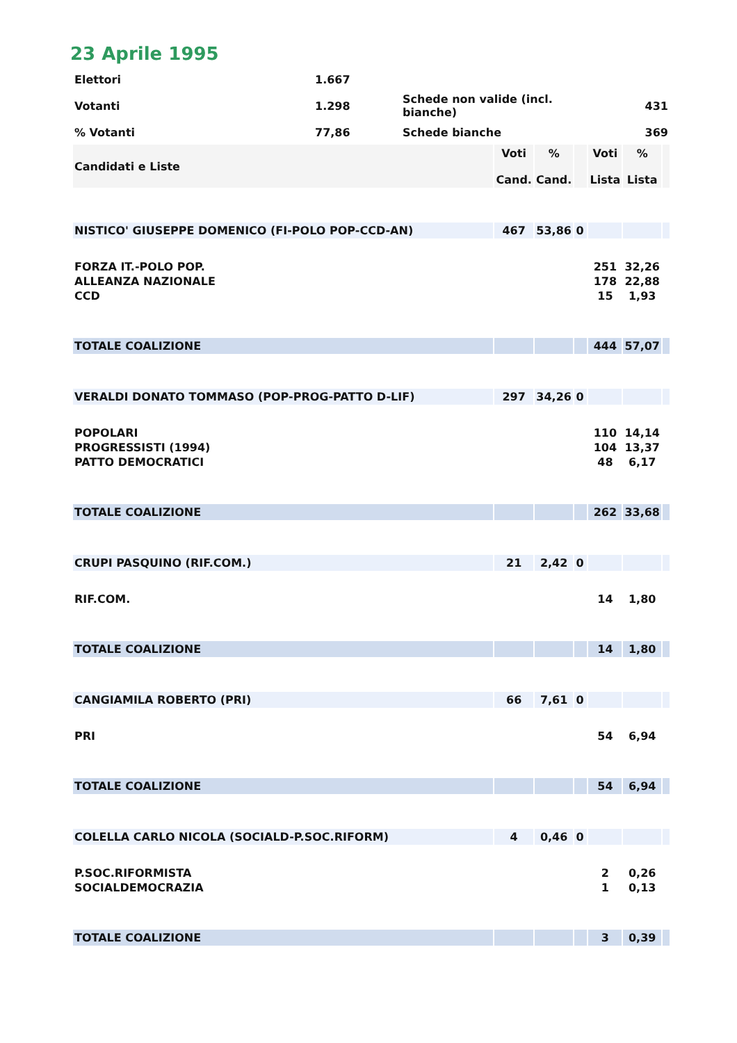23 Aprile 1995
| Elettori | 1.667 | | |
| Votanti | 1.298 | Schede non valide (incl. bianche) | 431 |
| % Votanti | 77,86 | Schede bianche | 369 |
| Candidati e Liste | Voti Cand. | % Cand. | | Voti Lista | % Lista | |
| NISTICO' GIUSEPPE DOMENICO (FI-POLO POP-CCD-AN) | 467 | 53,86 | 0 | | | |
| FORZA IT.-POLO POP. | | | | 251 | 32,26 | |
| ALLEANZA NAZIONALE | | | | 178 | 22,88 | |
| CCD | | | | 15 | 1,93 | |
| TOTALE COALIZIONE | | | | 444 | 57,07 | |
| VERALDI DONATO TOMMASO (POP-PROG-PATTO D-LIF) | 297 | 34,26 | 0 | | | |
| POPOLARI | | | | 110 | 14,14 | |
| PROGRESSISTI (1994) | | | | 104 | 13,37 | |
| PATTO DEMOCRATICI | | | | 48 | 6,17 | |
| TOTALE COALIZIONE | | | | 262 | 33,68 | |
| CRUPI PASQUINO (RIF.COM.) | 21 | 2,42 | 0 | | | |
| RIF.COM. | | | | 14 | 1,80 | |
| TOTALE COALIZIONE | | | | 14 | 1,80 | |
| CANGIAMILA ROBERTO (PRI) | 66 | 7,61 | 0 | | | |
| PRI | | | | 54 | 6,94 | |
| TOTALE COALIZIONE | | | | 54 | 6,94 | |
| COLELLA CARLO NICOLA (SOCIALD-P.SOC.RIFORM) | 4 | 0,46 | 0 | | | |
| P.SOC.RIFORMISTA | | | | 2 | 0,26 | |
| SOCIALDEMOCRAZIA | | | | 1 | 0,13 | |
| TOTALE COALIZIONE | | | | 3 | 0,39 | |